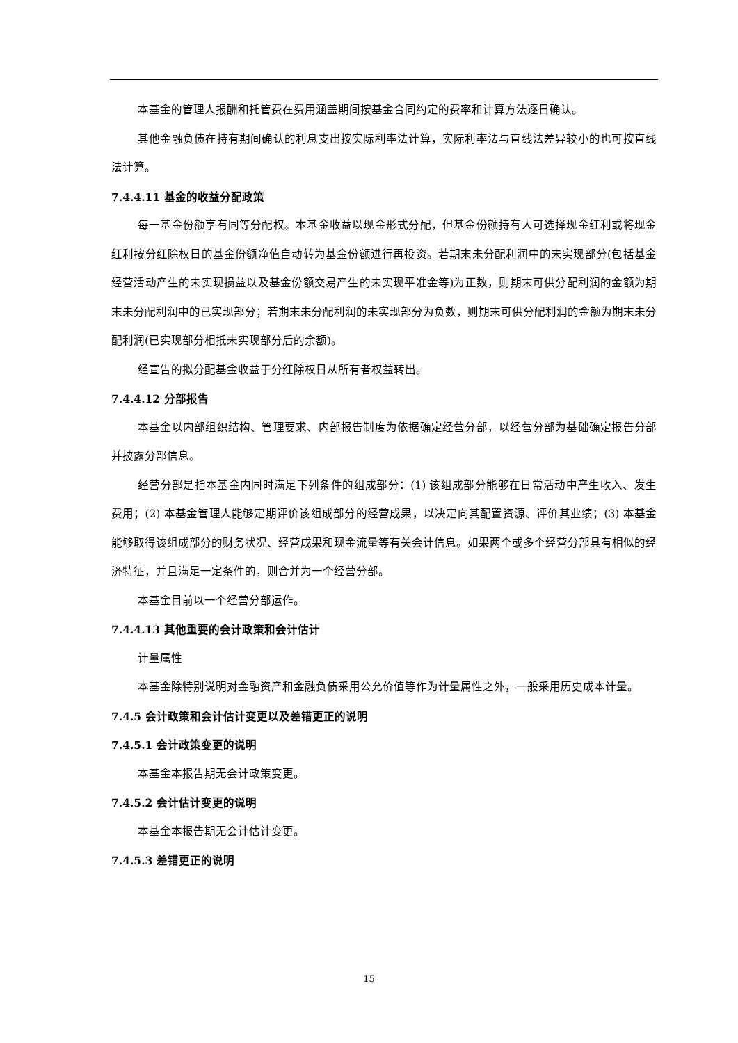本基金的管理人报酬和托管费在费用涵盖期间按基金合同约定的费率和计算方法逐日确认。
其他金融负债在持有期间确认的利息支出按实际利率法计算，实际利率法与直线法差异较小的也可按直线法计算。
7.4.4.11 基金的收益分配政策
每一基金份额享有同等分配权。本基金收益以现金形式分配，但基金份额持有人可选择现金红利或将现金红利按分红除权日的基金份额净值自动转为基金份额进行再投资。若期末未分配利润中的未实现部分(包括基金经营活动产生的未实现损益以及基金份额交易产生的未实现平准金等)为正数，则期末可供分配利润的金额为期末未分配利润中的已实现部分；若期末未分配利润的未实现部分为负数，则期末可供分配利润的金额为期末未分配利润(已实现部分相抵未实现部分后的余额)。
经宣告的拟分配基金收益于分红除权日从所有者权益转出。
7.4.4.12 分部报告
本基金以内部组织结构、管理要求、内部报告制度为依据确定经营分部，以经营分部为基础确定报告分部并披露分部信息。
经营分部是指本基金内同时满足下列条件的组成部分：(1) 该组成部分能够在日常活动中产生收入、发生费用；(2) 本基金管理人能够定期评价该组成部分的经营成果，以决定向其配置资源、评价其业绩；(3) 本基金能够取得该组成部分的财务状况、经营成果和现金流量等有关会计信息。如果两个或多个经营分部具有相似的经济特征，并且满足一定条件的，则合并为一个经营分部。
本基金目前以一个经营分部运作。
7.4.4.13 其他重要的会计政策和会计估计
计量属性
本基金除特别说明对金融资产和金融负债采用公允价值等作为计量属性之外，一般采用历史成本计量。
7.4.5 会计政策和会计估计变更以及差错更正的说明
7.4.5.1 会计政策变更的说明
本基金本报告期无会计政策变更。
7.4.5.2 会计估计变更的说明
本基金本报告期无会计估计变更。
7.4.5.3 差错更正的说明
15